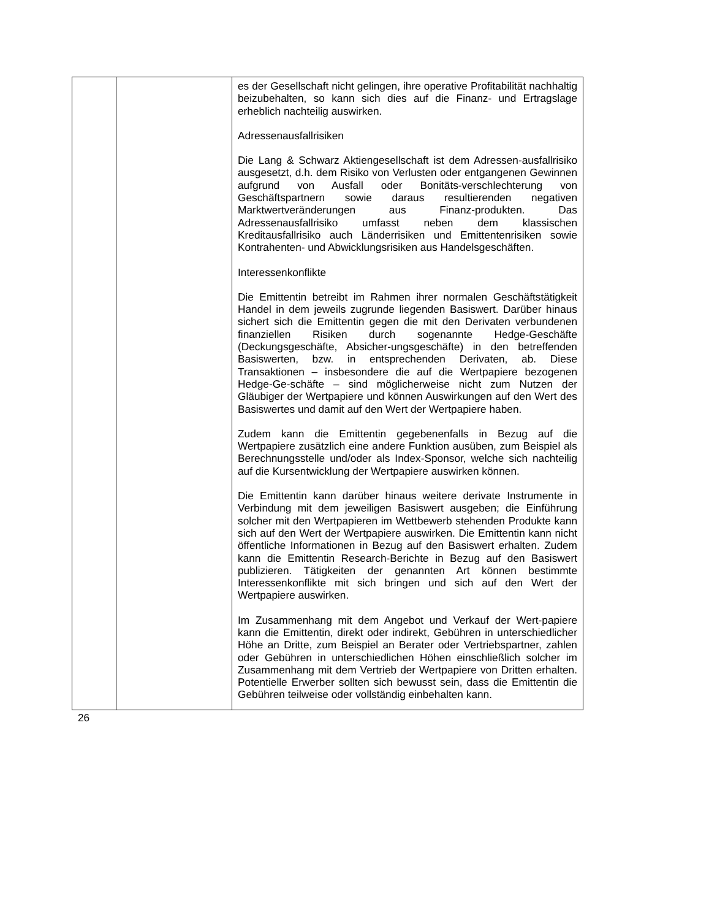| | | es der Gesellschaft nicht gelingen, ihre operative Profitabilität nachhaltig beizubehalten, so kann sich dies auf die Finanz- und Ertragslage erheblich nachteilig auswirken. Adressenausfallrisiken Die Lang & Schwarz Aktiengesellschaft ist dem Adressen-ausfallrisiko ausgesetzt, d.h. dem Risiko von Verlusten oder entgangenen Gewinnen aufgrund von Ausfall oder Bonitäts-verschlechterung von Geschäftspartnern sowie daraus resultierenden negativen Marktwertveränderungen aus Finanz-produkten. Das Adressenausfallrisiko umfasst neben dem klassischen Kreditausfallrisiko auch Länderrisiken und Emittentenrisiken sowie Kontrahenten- und Abwicklungsrisiken aus Handelsgeschäften. Interessenkonflikte Die Emittentin betreibt im Rahmen ihrer normalen Geschäftstätigkeit Handel in dem jeweils zugrunde liegenden Basiswert. Darüber hinaus sichert sich die Emittentin gegen die mit den Derivaten verbundenen finanziellen Risiken durch sogenannte Hedge-Geschäfte (Deckungsgeschäfte, Absicher-ungsgeschäfte) in den betreffenden Basiswerten, bzw. in entsprechenden Derivaten, ab. Diese Transaktionen – insbesondere die auf die Wertpapiere bezogenen Hedge-Ge-schäfte – sind möglicherweise nicht zum Nutzen der Gläubiger der Wertpapiere und können Auswirkungen auf den Wert des Basiswertes und damit auf den Wert der Wertpapiere haben. Zudem kann die Emittentin gegebenenfalls in Bezug auf die Wertpapiere zusätzlich eine andere Funktion ausüben, zum Beispiel als Berechnungsstelle und/oder als Index-Sponsor, welche sich nachteilig auf die Kursentwicklung der Wertpapiere auswirken können. Die Emittentin kann darüber hinaus weitere derivate Instrumente in Verbindung mit dem jeweiligen Basiswert ausgeben; die Einführung solcher mit den Wertpapieren im Wettbewerb stehenden Produkte kann sich auf den Wert der Wertpapiere auswirken. Die Emittentin kann nicht öffentliche Informationen in Bezug auf den Basiswert erhalten. Zudem kann die Emittentin Research-Berichte in Bezug auf den Basiswert publizieren. Tätigkeiten der genannten Art können bestimmte Interessenkonflikte mit sich bringen und sich auf den Wert der Wertpapiere auswirken. Im Zusammenhang mit dem Angebot und Verkauf der Wert-papiere kann die Emittentin, direkt oder indirekt, Gebühren in unterschiedlicher Höhe an Dritte, zum Beispiel an Berater oder Vertriebspartner, zahlen oder Gebühren in unterschiedlichen Höhen einschließlich solcher im Zusammenhang mit dem Vertrieb der Wertpapiere von Dritten erhalten. Potentielle Erwerber sollten sich bewusst sein, dass die Emittentin die Gebühren teilweise oder vollständig einbehalten kann. |
26